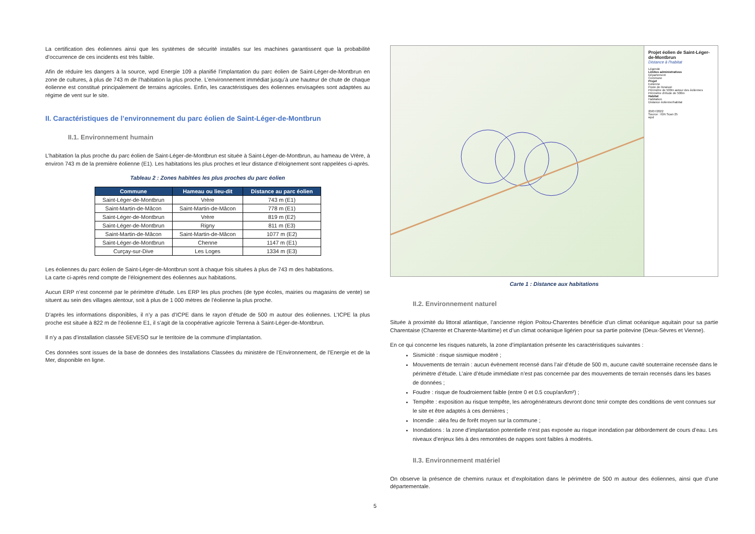La certification des éoliennes ainsi que les systèmes de sécurité installés sur les machines garantissent que la probabilité d’occurrence de ces incidents est très faible.
Afin de réduire les dangers à la source, wpd Energie 109 a planifié l’implantation du parc éolien de Saint-Léger-de-Montbrun en zone de cultures, à plus de 743 m de l’habitation la plus proche. L’environnement immédiat jusqu’à une hauteur de chute de chaque éolienne est constitué principalement de terrains agricoles. Enfin, les caractéristiques des éoliennes envisagées sont adaptées au régime de vent sur le site.
II. Caractéristiques de l’environnement du parc éolien de Saint-Léger-de-Montbrun
II.1. Environnement humain
L’habitation la plus proche du parc éolien de Saint-Léger-de-Montbrun est située à Saint-Léger-de-Montbrun, au hameau de Vrère, à environ 743 m de la première éolienne (E1). Les habitations les plus proches et leur distance d’éloignement sont rappelées ci-après.
Tableau 2 : Zones habitées les plus proches du parc éolien
| Commune | Hameau ou lieu-dit | Distance au parc éolien |
| --- | --- | --- |
| Saint-Léger-de-Montbrun | Vrère | 743 m (E1) |
| Saint-Martin-de-Mâcon | Saint-Martin-de-Mâcon | 778 m (E1) |
| Saint-Léger-de-Montbrun | Vrère | 819 m (E2) |
| Saint-Léger-de-Montbrun | Rigny | 811 m (E3) |
| Saint-Martin-de-Mâcon | Saint-Martin-de-Mâcon | 1077 m (E2) |
| Saint-Léger-de-Montbrun | Chenne | 1147 m (E1) |
| Curçay-sur-Dive | Les Loges | 1334 m (E3) |
Les éoliennes du parc éolien de Saint-Léger-de-Montbrun sont à chaque fois situées à plus de 743 m des habitations.
La carte ci-après rend compte de l’éloignement des éoliennes aux habitations.
Aucun ERP n’est concerné par le périmètre d’étude. Les ERP les plus proches (de type écoles, mairies ou magasins de vente) se situent au sein des villages alentour, soit à plus de 1 000 mètres de l’éolienne la plus proche.
D’après les informations disponibles, il n’y a pas d’ICPE dans le rayon d’étude de 500 m autour des éoliennes. L’ICPE la plus proche est située à 822 m de l’éolienne E1, il s’agit de la coopérative agricole Terrena à Saint-Léger-de-Montbrun.
Il n’y a pas d’installation classée SEVESO sur le territoire de la commune d’implantation.
Ces données sont issues de la base de données des Installations Classées du ministère de l’Environnement, de l’Energie et de la Mer, disponible en ligne.
Projet éolien de Saint-Léger-de-Montbrun
Distance à l'habitat
Légende
Limites administratives
Département
Commune
Projet
Eolienne
Poste de livraison
Périmètre de 500m autour des éoliennes
Périmètre d'étude de 500m
Habitat
Habitation
Distance éolienne/habitat
20/07/2022
Source : IGN Scan 25
wpd
Carte 1 : Distance aux habitations
II.2. Environnement naturel
Située à proximité du littoral atlantique, l’ancienne région Poitou-Charentes bénéficie d’un climat océanique aquitain pour sa partie Charentaise (Charente et Charente-Maritime) et d’un climat océanique ligérien pour sa partie poitevine (Deux-Sèvres et Vienne).
En ce qui concerne les risques naturels, la zone d’implantation présente les caractéristiques suivantes :
Sismicité : risque sismique modéré ;
Mouvements de terrain : aucun évènement recensé dans l’air d’étude de 500 m, aucune cavité souterraine recensée dans le périmètre d’étude. L’aire d’étude immédiate n’est pas concernée par des mouvements de terrain recensés dans les bases de données ;
Foudre : risque de foudroiement faible (entre 0 et 0.5 coup/an/km²) ;
Tempête : exposition au risque tempête, les aérogénérateurs devront donc tenir compte des conditions de vent connues sur le site et être adaptés à ces dernières ;
Incendie : aléa feu de forêt moyen sur la commune ;
Inondations : la zone d’implantation potentielle n’est pas exposée au risque inondation par débordement de cours d’eau. Les niveaux d’enjeux liés à des remontées de nappes sont faibles à modérés.
II.3. Environnement matériel
On observe la présence de chemins ruraux et d’exploitation dans le périmètre de 500 m autour des éoliennes, ainsi que d’une départementale.
5